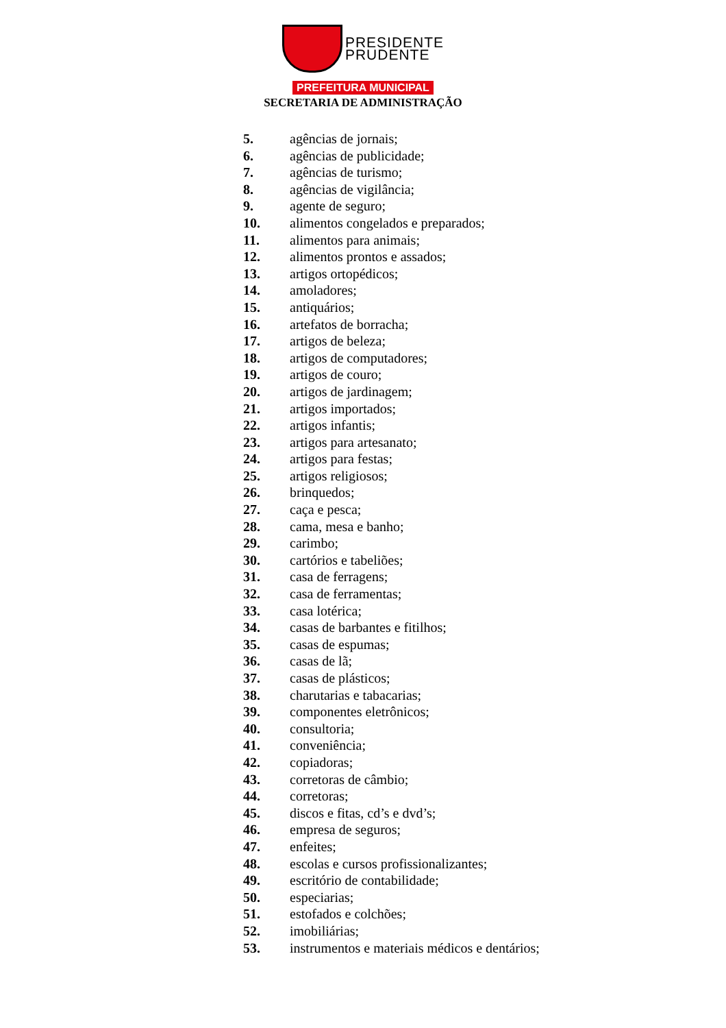PRESIDENTE
PRUDENTE
PREFEITURA MUNICIPAL
SECRETARIA DE ADMINISTRAÇÃO
5. agências de jornais;
6. agências de publicidade;
7. agências de turismo;
8. agências de vigilância;
9. agente de seguro;
10. alimentos congelados e preparados;
11. alimentos para animais;
12. alimentos prontos e assados;
13. artigos ortopédicos;
14. amoladores;
15. antiquários;
16. artefatos de borracha;
17. artigos de beleza;
18. artigos de computadores;
19. artigos de couro;
20. artigos de jardinagem;
21. artigos importados;
22. artigos infantis;
23. artigos para artesanato;
24. artigos para festas;
25. artigos religiosos;
26. brinquedos;
27. caça e pesca;
28. cama, mesa e banho;
29. carimbo;
30. cartórios e tabeliões;
31. casa de ferragens;
32. casa de ferramentas;
33. casa lotérica;
34. casas de barbantes e fitilhos;
35. casas de espumas;
36. casas de lã;
37. casas de plásticos;
38. charutarias e tabacarias;
39. componentes eletrônicos;
40. consultoria;
41. conveniência;
42. copiadoras;
43. corretoras de câmbio;
44. corretoras;
45. discos e fitas, cd’s e dvd’s;
46. empresa de seguros;
47. enfeites;
48. escolas e cursos profissionalizantes;
49. escritório de contabilidade;
50. especiarias;
51. estofados e colchões;
52. imobiliárias;
53. instrumentos e materiais médicos e dentários;